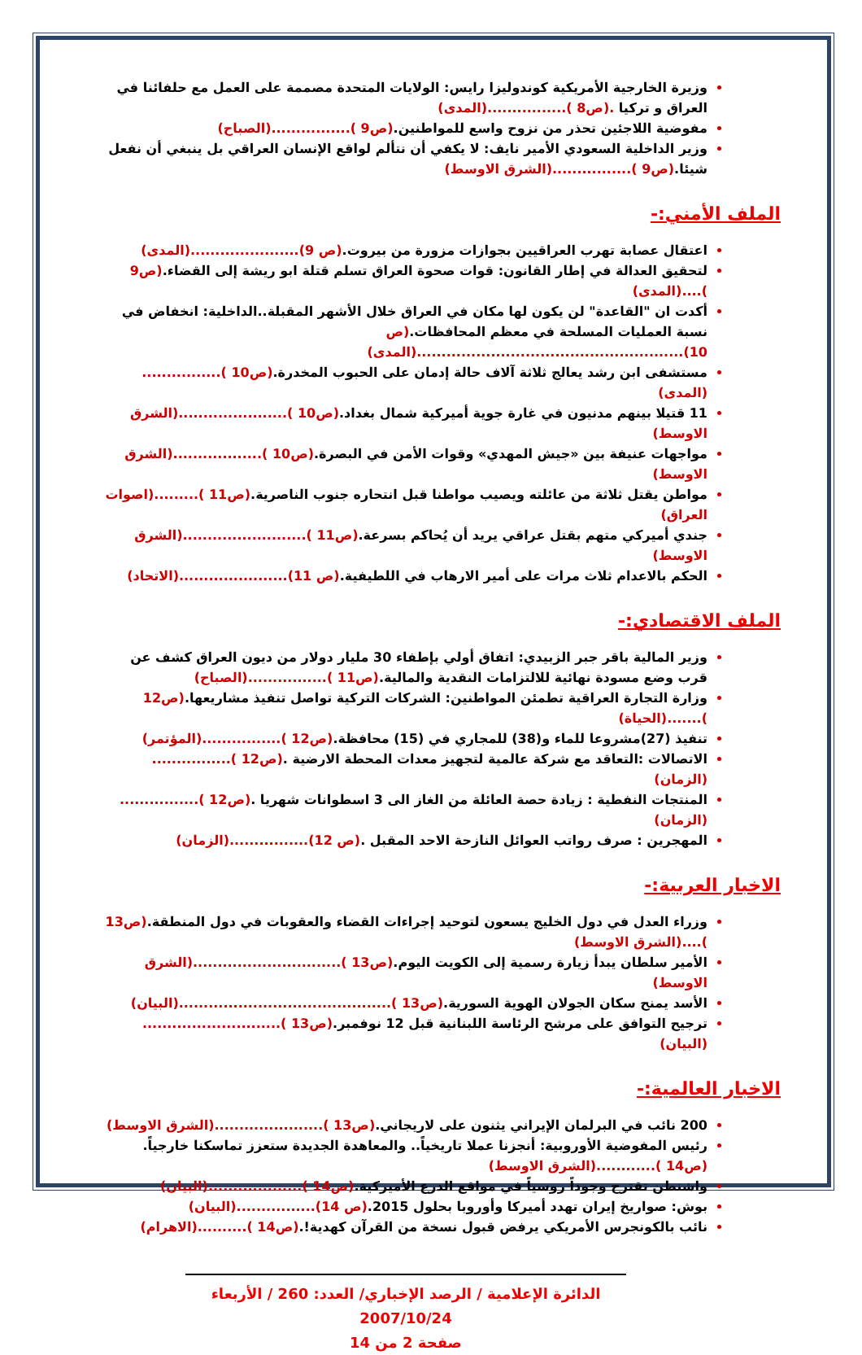وزيرة الخارجية الأمريكية كوندوليزا رايس: الولايات المتحدة مصممة على العمل مع حلفائنا في العراق و تركيا .(ص8 )................(المدى)
مفوضية اللاجئين تحذر من نزوح واسع للمواطنين.(ص9 )................(الصباح)
وزير الداخلية السعودي الأمير نايف: لا يكفي أن نتألم لواقع الإنسان العراقي بل ينبغي أن نفعل شيئا.(ص9 )................(الشرق الاوسط)
الملف الأمني:-
اعتقال عصابة تهرب العراقيين بجوازات مزورة من بيروت.(ص 9)......................(المدى)
لتحقيق العدالة في إطار القانون: قوات صحوة العراق تسلم قتلة ابو ريشة إلى القضاء.(ص9 )....(المدى)
أكدت ان "القاعدة" لن يكون لها مكان في العراق خلال الأشهر المقبلة..الداخلية: انخفاض في نسبة العمليات المسلحة في معظم المحافظات.(ص 10)......................................................(المدى)
مستشفى ابن رشد يعالج ثلاثة آلاف حالة إدمان على الحبوب المخدرة.(ص10 )................(المدى)
11 قتيلا بينهم مدنيون في غارة جوية أميركية شمال بغداد.(ص10 )......................(الشرق الاوسط)
مواجهات عنيفة بين «جيش المهدي» وقوات الأمن في البصرة.(ص10 )..................(الشرق الاوسط)
مواطن يقتل ثلاثة من عائلته ويصيب مواطنا قبل انتحاره جنوب الناصرية.(ص11 ).........(اصوات العراق)
جندي أميركي متهم بقتل عراقي يريد أن يُحاكم بسرعة.(ص11 ).........................(الشرق الاوسط)
الحكم بالاعدام ثلاث مرات على أمير الارهاب في اللطيفية.(ص 11)......................(الاتحاد)
الملف الاقتصادي:-
وزير المالية باقر جبر الزبيدي: اتفاق أولي بإطفاء 30 مليار دولار من ديون العراق كشف عن قرب وضع مسودة نهائية للالتزامات النقدية والمالية.(ص11 )................(الصباح)
وزارة التجارة العراقية تطمئن المواطنين: الشركات التركية تواصل تنفيذ مشاريعها.(ص12 ).......(الحياة)
تنفيذ (27)مشروعا للماء و(38) للمجاري في (15) محافظة.(ص12 )................(المؤتمر)
الاتصالات :التعاقد مع شركة عالمية لتجهيز معدات المحطة الارضية .(ص12 )................(الزمان)
المنتجات النفطية : زيادة حصة العائلة من الغاز الى 3 اسطوانات شهريا .(ص12 )................(الزمان)
المهجرين : صرف رواتب العوائل النازحة الاحد المقبل .(ص 12)................(الزمان)
الاخبار العربية:-
وزراء العدل في دول الخليج يسعون لتوحيد إجراءات القضاء والعقوبات في دول المنطقة.(ص13 )....(الشرق الاوسط)
الأمير سلطان يبدأ زيارة رسمية إلى الكويت اليوم.(ص13 )..............................(الشرق الاوسط)
الأسد يمنح سكان الجولان الهوية السورية.(ص13 )...........................................(البيان)
ترجيح التوافق على مرشح الرئاسة اللبنانية قبل 12 نوفمبر.(ص13 )............................(البيان)
الاخبار العالمية:-
200 نائب في البرلمان الإيراني يثنون على لاريجاني.(ص13 )......................(الشرق الاوسط)
رئيس المفوضية الأوروبية: أنجزنا عملا تاريخياً.. والمعاهدة الجديدة ستعزز تماسكنا خارجياً.(ص14 )............(الشرق الاوسط)
واشنطن تقترح وجوداً روسياً في مواقع الدرع الأميركية.(ص14 )...................(البيان)
بوش: صواريخ إيران تهدد أميركا وأوروبا بحلول 2015.(ص 14)................(البيان)
نائب بالكونجرس الأمريكي يرفض قبول نسخة من القرآن كهدية!.(ص14 )..........(الاهرام)
الدائرة الإعلامية / الرصد الإخباري/ العدد: 260 / الأربعاء 2007/10/24
صفحة 2 من 14